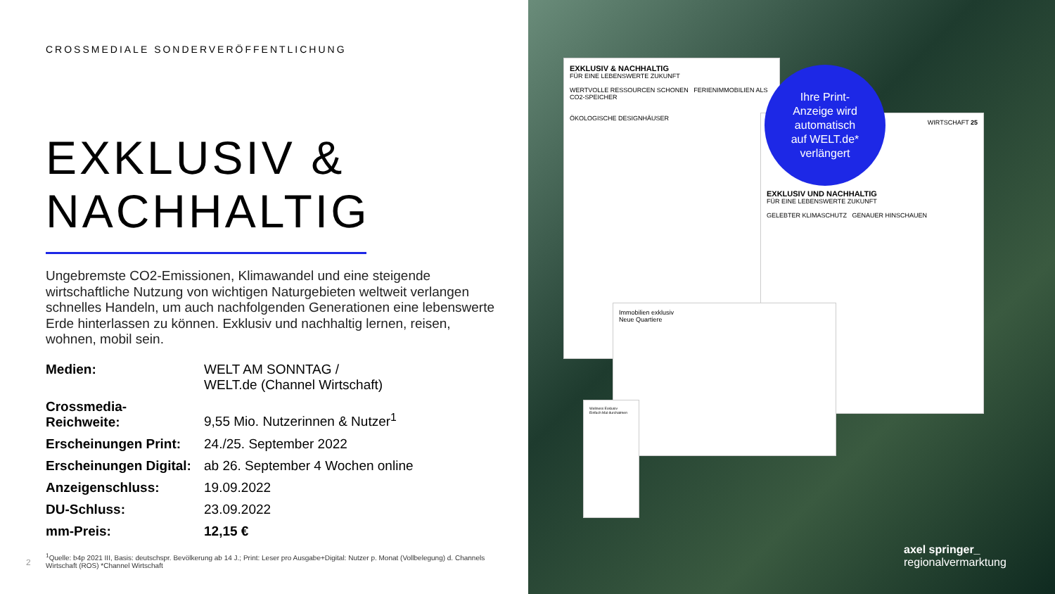2
CROSSMEDIALE SONDERVERÖFFENTLICHUNG
EXKLUSIV &
NACHHALTIG
Ungebremste CO2-Emissionen, Klimawandel und eine steigende wirtschaftliche Nutzung von wichtigen Naturgebieten weltweit verlangen schnelles Handeln, um auch nachfolgenden Generationen eine lebenswerte Erde hinterlassen zu können. Exklusiv und nachhaltig lernen, reisen, wohnen, mobil sein.
| Medien: | WELT AM SONNTAG / WELT.de (Channel Wirtschaft) |
| Crossmedia- Reichweite: | 9,55 Mio. Nutzerinnen & Nutzer<sup>1</sup> |
| Erscheinungen Print: | 24./25. September 2022 |
| Erscheinungen Digital: | ab 26. September 4 Wochen online |
| Anzeigenschluss: | 19.09.2022 |
| DU-Schluss: | 23.09.2022 |
| mm-Preis: | 12,15 € |
<sup>1</sup> Quelle: b4p 2021 III, Basis: deutschspr. Bevölkerung ab 14 J.; Print: Leser pro Ausgabe+Digital: Nutzer p. Monat (Vollbelegung) d. Channels Wirtschaft (ROS) *Channel Wirtschaft
EXKLUSIV & NACHHALTIG
FÜR EINE LEBENSWERTE ZUKUNFT
WERTVOLLE RESSOURCEN SCHONEN FERIENIMMOBILIEN ALS CO2-SPEICHER
ÖKOLOGISCHE DESIGNHÄUSER
WIRTSCHAFT 25
EXKLUSIV UND NACHHALTIG
FÜR EINE LEBENSWERTE ZUKUNFT
GELEBTER KLIMASCHUTZ GENAUER HINSCHAUEN
Immobilien exklusiv
Neue Quartiere
Wellness Exklusiv
Einfach Mal durchatmen
Ihre Print-
Anzeige wird
automatisch
auf WELT.de*
verlängert
axel springer_
regionalvermarktung